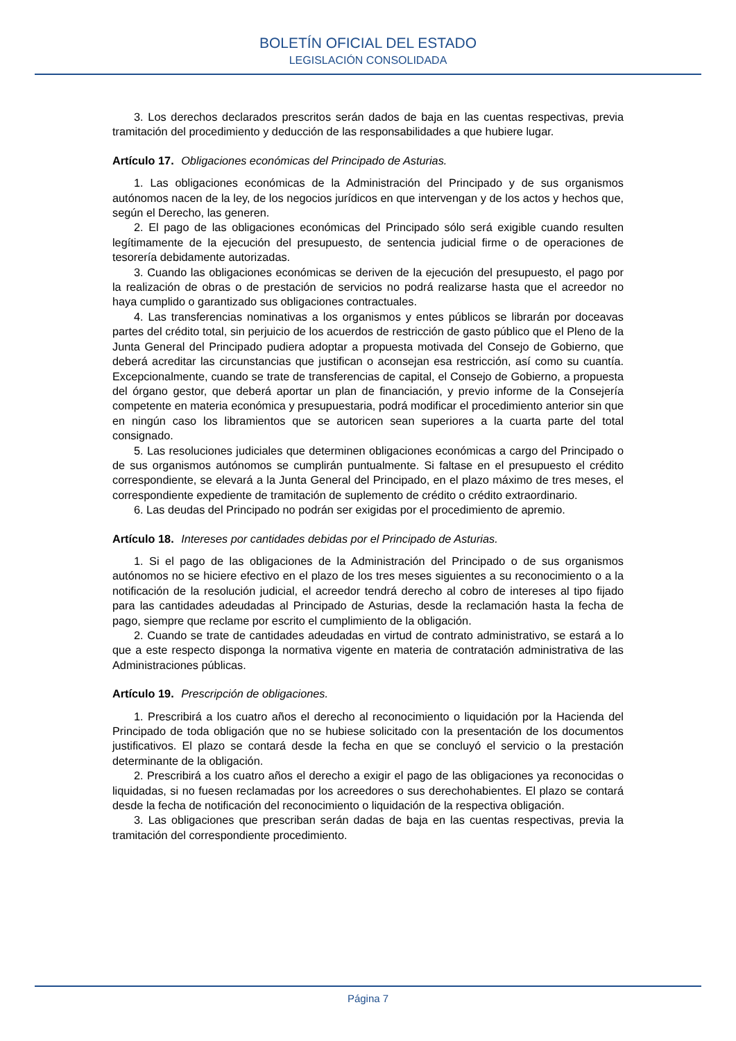BOLETÍN OFICIAL DEL ESTADO
LEGISLACIÓN CONSOLIDADA
3. Los derechos declarados prescritos serán dados de baja en las cuentas respectivas, previa tramitación del procedimiento y deducción de las responsabilidades a que hubiere lugar.
Artículo 17. Obligaciones económicas del Principado de Asturias.
1. Las obligaciones económicas de la Administración del Principado y de sus organismos autónomos nacen de la ley, de los negocios jurídicos en que intervengan y de los actos y hechos que, según el Derecho, las generen.
2. El pago de las obligaciones económicas del Principado sólo será exigible cuando resulten legítimamente de la ejecución del presupuesto, de sentencia judicial firme o de operaciones de tesorería debidamente autorizadas.
3. Cuando las obligaciones económicas se deriven de la ejecución del presupuesto, el pago por la realización de obras o de prestación de servicios no podrá realizarse hasta que el acreedor no haya cumplido o garantizado sus obligaciones contractuales.
4. Las transferencias nominativas a los organismos y entes públicos se librarán por doceavas partes del crédito total, sin perjuicio de los acuerdos de restricción de gasto público que el Pleno de la Junta General del Principado pudiera adoptar a propuesta motivada del Consejo de Gobierno, que deberá acreditar las circunstancias que justifican o aconsejan esa restricción, así como su cuantía. Excepcionalmente, cuando se trate de transferencias de capital, el Consejo de Gobierno, a propuesta del órgano gestor, que deberá aportar un plan de financiación, y previo informe de la Consejería competente en materia económica y presupuestaria, podrá modificar el procedimiento anterior sin que en ningún caso los libramientos que se autoricen sean superiores a la cuarta parte del total consignado.
5. Las resoluciones judiciales que determinen obligaciones económicas a cargo del Principado o de sus organismos autónomos se cumplirán puntualmente. Si faltase en el presupuesto el crédito correspondiente, se elevará a la Junta General del Principado, en el plazo máximo de tres meses, el correspondiente expediente de tramitación de suplemento de crédito o crédito extraordinario.
6. Las deudas del Principado no podrán ser exigidas por el procedimiento de apremio.
Artículo 18. Intereses por cantidades debidas por el Principado de Asturias.
1. Si el pago de las obligaciones de la Administración del Principado o de sus organismos autónomos no se hiciere efectivo en el plazo de los tres meses siguientes a su reconocimiento o a la notificación de la resolución judicial, el acreedor tendrá derecho al cobro de intereses al tipo fijado para las cantidades adeudadas al Principado de Asturias, desde la reclamación hasta la fecha de pago, siempre que reclame por escrito el cumplimiento de la obligación.
2. Cuando se trate de cantidades adeudadas en virtud de contrato administrativo, se estará a lo que a este respecto disponga la normativa vigente en materia de contratación administrativa de las Administraciones públicas.
Artículo 19. Prescripción de obligaciones.
1. Prescribirá a los cuatro años el derecho al reconocimiento o liquidación por la Hacienda del Principado de toda obligación que no se hubiese solicitado con la presentación de los documentos justificativos. El plazo se contará desde la fecha en que se concluyó el servicio o la prestación determinante de la obligación.
2. Prescribirá a los cuatro años el derecho a exigir el pago de las obligaciones ya reconocidas o liquidadas, si no fuesen reclamadas por los acreedores o sus derechohabientes. El plazo se contará desde la fecha de notificación del reconocimiento o liquidación de la respectiva obligación.
3. Las obligaciones que prescriban serán dadas de baja en las cuentas respectivas, previa la tramitación del correspondiente procedimiento.
Página 7